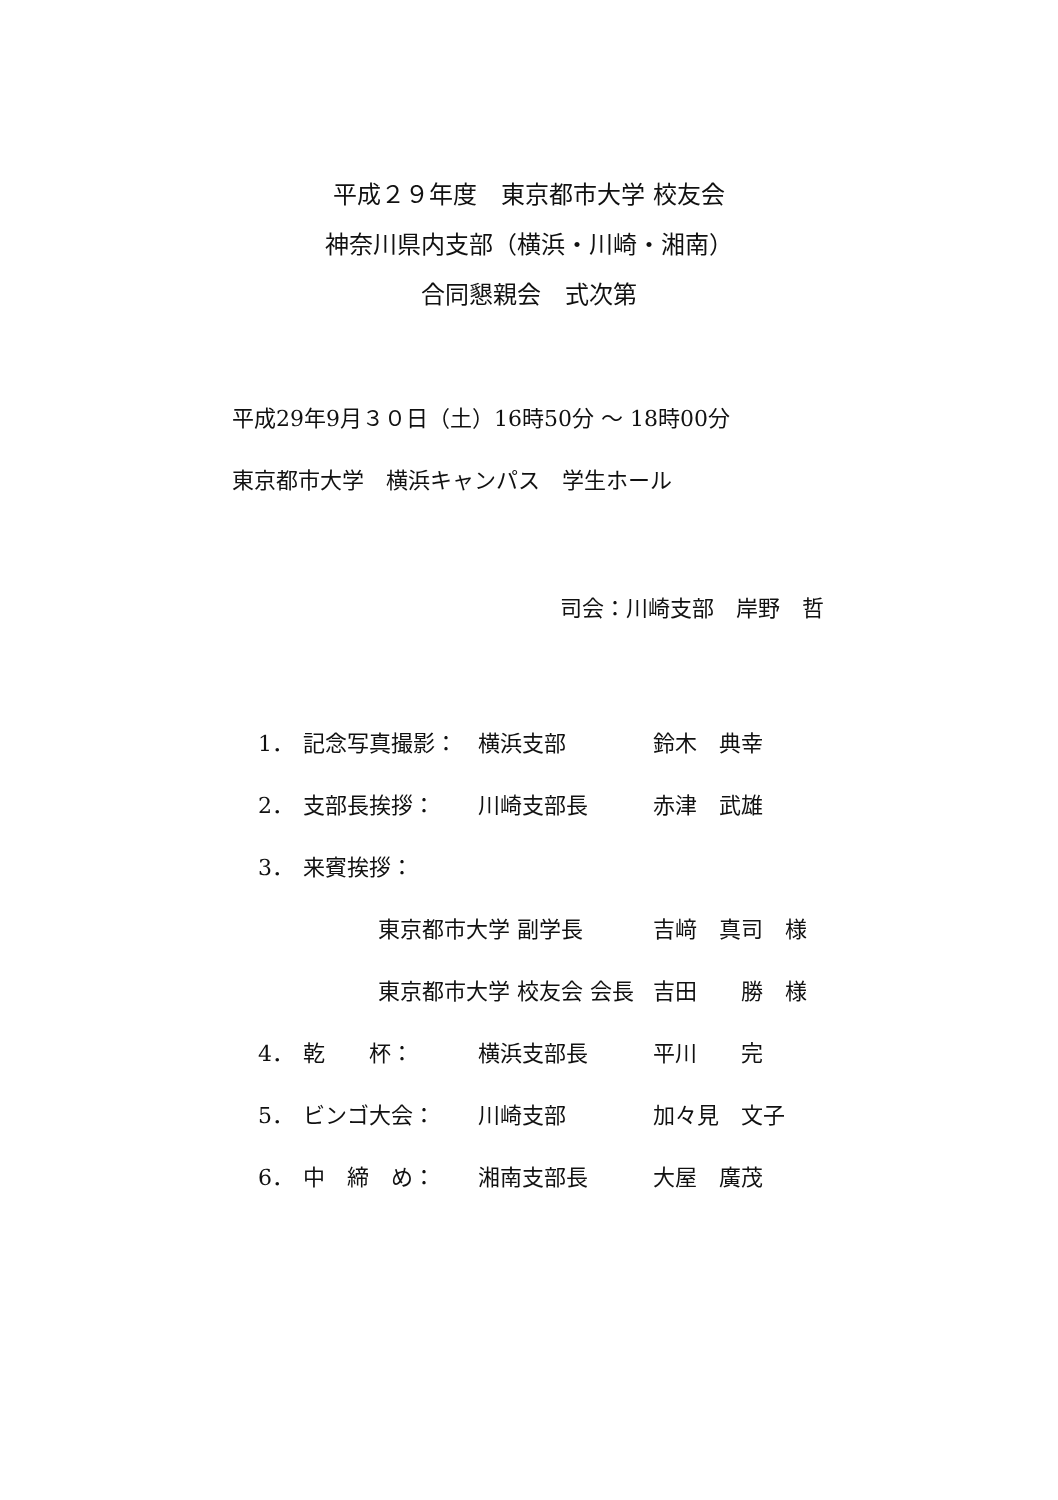平成２９年度　東京都市大学 校友会
神奈川県内支部（横浜・川崎・湘南）
合同懇親会　式次第
平成29年9月３０日（土）16時50分 ～ 18時00分
東京都市大学　横浜キャンパス　学生ホール
司会：川崎支部　岸野　哲
| 1． | 記念写真撮影： | 横浜支部 | 鈴木 典幸 |
| 2． | 支部長挨拶： | 川崎支部長 | 赤津 武雄 |
| 3． | 来賓挨拶： | | |
| | 東京都市大学 副学長 | | 吉﨑 真司 様 |
| | 東京都市大学 校友会 会長 | | 吉田 勝 様 |
| 4． | 乾 杯： | 横浜支部長 | 平川 完 |
| 5． | ビンゴ大会： | 川崎支部 | 加々見 文子 |
| 6． | 中 締 め： | 湘南支部長 | 大屋 廣茂 |